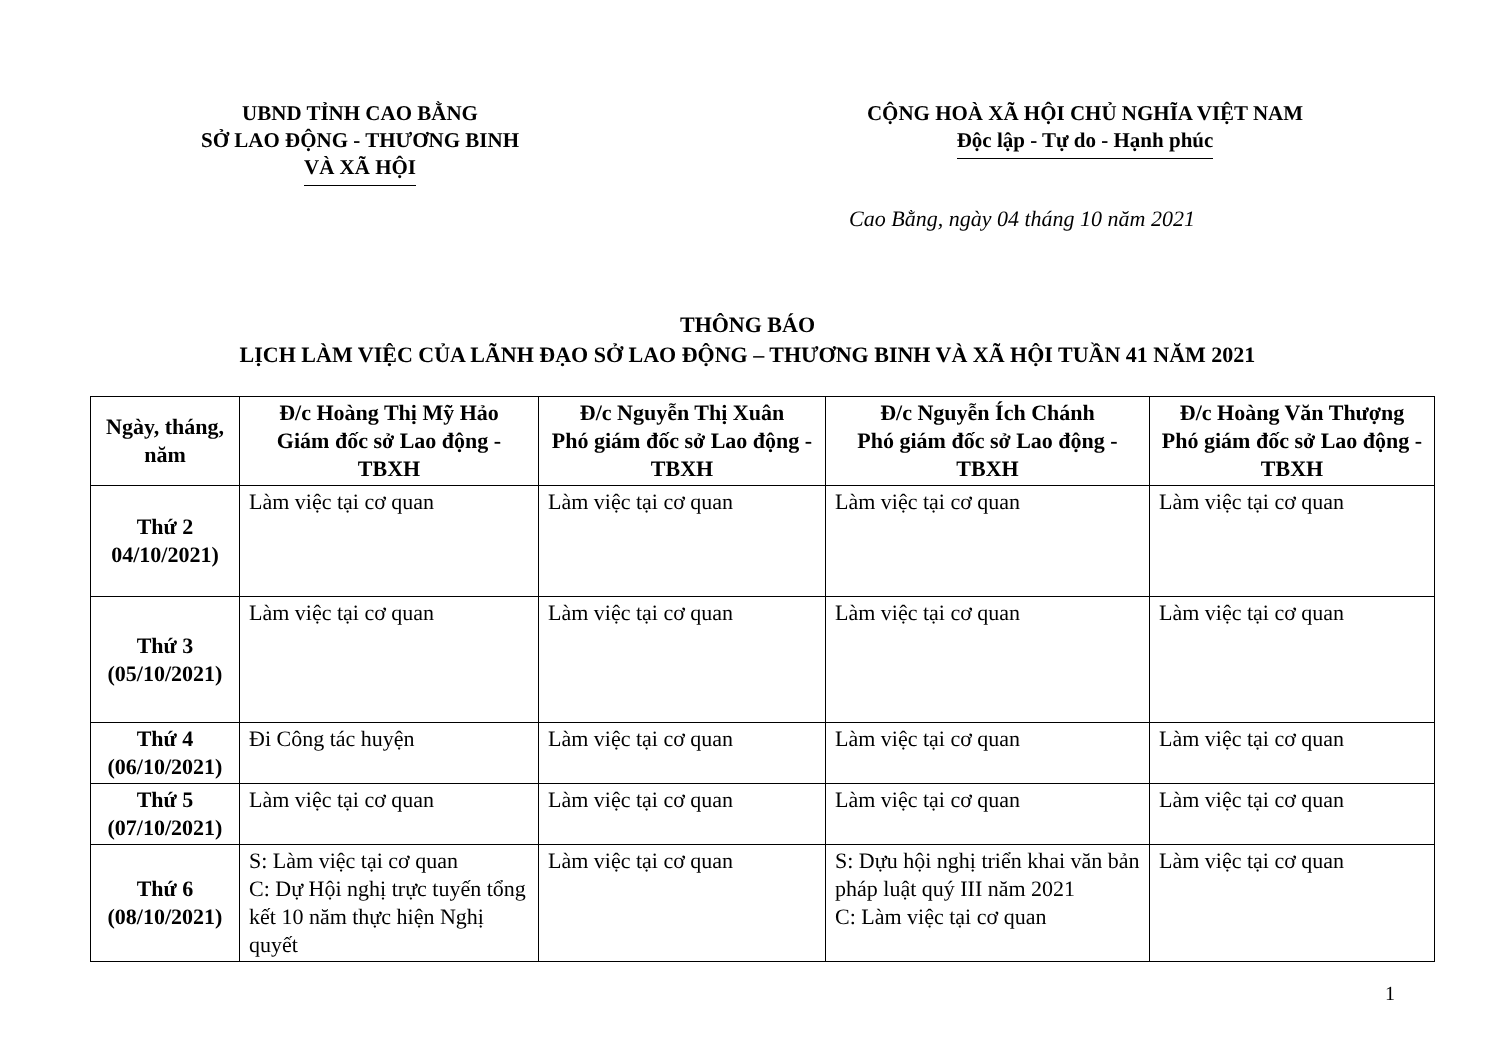UBND TỈNH CAO BẰNG
SỞ LAO ĐỘNG - THƯƠNG BINH
VÀ XÃ HỘI
CỘNG HOÀ XÃ HỘI CHỦ NGHĨA VIỆT NAM
Độc lập - Tự do - Hạnh phúc
Cao Bằng, ngày 04 tháng 10 năm 2021
THÔNG BÁO
LỊCH LÀM VIỆC CỦA LÃNH ĐẠO SỞ LAO ĐỘNG – THƯƠNG BINH VÀ XÃ HỘI TUẦN 41 NĂM 2021
| Ngày, tháng, năm | Đ/c Hoàng Thị Mỹ Hảo Giám đốc sở Lao động - TBXH | Đ/c Nguyễn Thị Xuân Phó giám đốc sở Lao động - TBXH | Đ/c Nguyễn Ích Chánh Phó giám đốc sở Lao động - TBXH | Đ/c Hoàng Văn Thượng Phó giám đốc sở Lao động - TBXH |
| --- | --- | --- | --- | --- |
| Thứ 2 04/10/2021) | Làm việc tại cơ quan | Làm việc tại cơ quan | Làm việc tại cơ quan | Làm việc tại cơ quan |
| Thứ 3 (05/10/2021) | Làm việc tại cơ quan | Làm việc tại cơ quan | Làm việc tại cơ quan | Làm việc tại cơ quan |
| Thứ 4 (06/10/2021) | Đi Công tác huyện | Làm việc tại cơ quan | Làm việc tại cơ quan | Làm việc tại cơ quan |
| Thứ 5 (07/10/2021) | Làm việc tại cơ quan | Làm việc tại cơ quan | Làm việc tại cơ quan | Làm việc tại cơ quan |
| Thứ 6 (08/10/2021) | S: Làm việc tại cơ quan C: Dự Hội nghị trực tuyến tổng kết 10 năm thực hiện Nghị quyết | Làm việc tại cơ quan | S: Dựu hội nghị triển khai văn bản pháp luật quý III năm 2021 C: Làm việc tại cơ quan | Làm việc tại cơ quan |
1